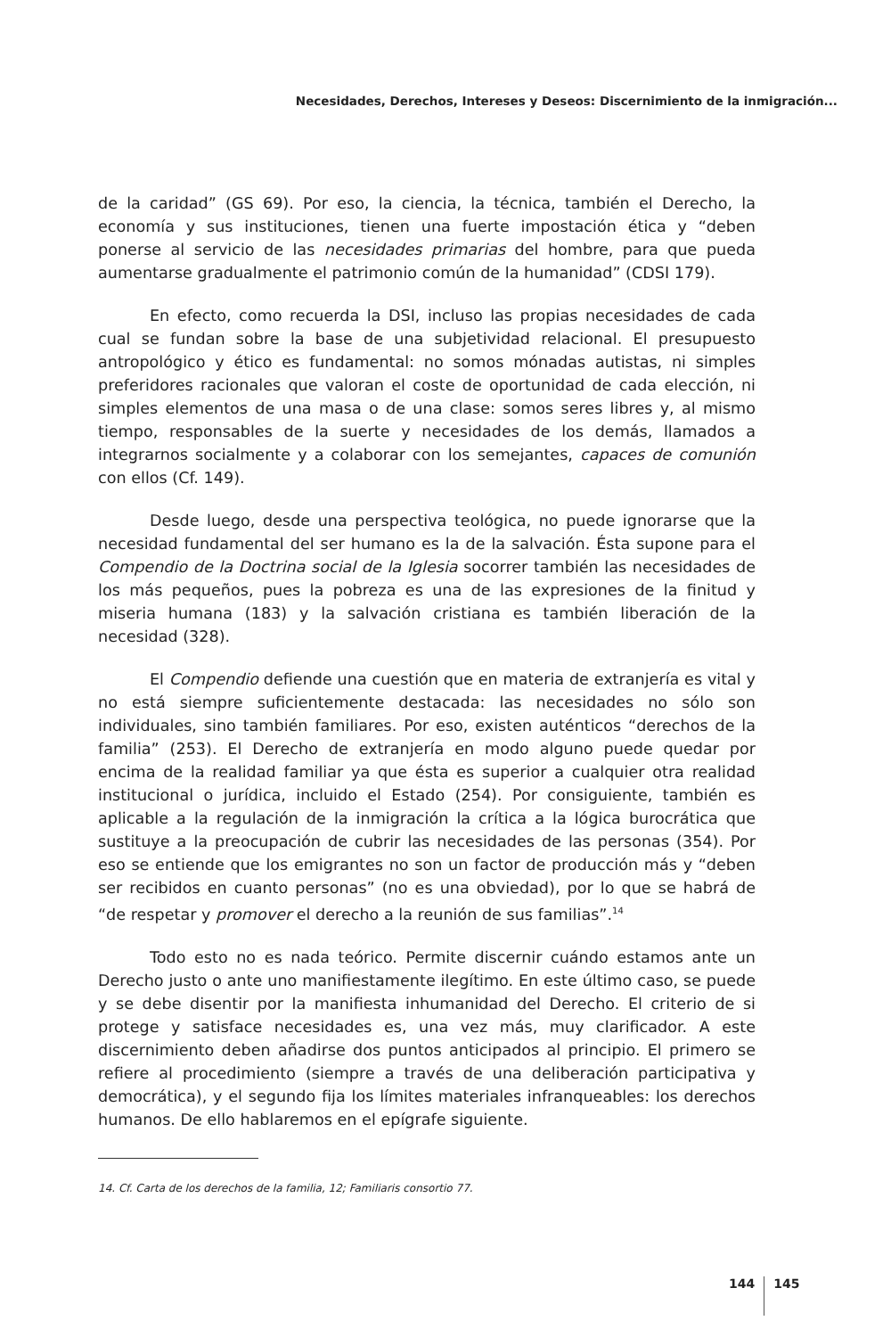Necesidades, Derechos, Intereses y Deseos: Discernimiento de la inmigración...
de la caridad” (GS 69). Por eso, la ciencia, la técnica, también el Derecho, la economía y sus instituciones, tienen una fuerte impostación ética y “deben ponerse al servicio de las necesidades primarias del hombre, para que pueda aumentarse gradualmente el patrimonio común de la humanidad” (CDSI 179).
En efecto, como recuerda la DSI, incluso las propias necesidades de cada cual se fundan sobre la base de una subjetividad relacional. El presupuesto antropológico y ético es fundamental: no somos mónadas autistas, ni simples preferidores racionales que valoran el coste de oportunidad de cada elección, ni simples elementos de una masa o de una clase: somos seres libres y, al mismo tiempo, responsables de la suerte y necesidades de los demás, llamados a integrarnos socialmente y a colaborar con los semejantes, capaces de comunión con ellos (Cf. 149).
Desde luego, desde una perspectiva teológica, no puede ignorarse que la necesidad fundamental del ser humano es la de la salvación. Ésta supone para el Compendio de la Doctrina social de la Iglesia socorrer también las necesidades de los más pequeños, pues la pobreza es una de las expresiones de la finitud y miseria humana (183) y la salvación cristiana es también liberación de la necesidad (328).
El Compendio defiende una cuestión que en materia de extranjería es vital y no está siempre suficientemente destacada: las necesidades no sólo son individuales, sino también familiares. Por eso, existen auténticos “derechos de la familia” (253). El Derecho de extranjería en modo alguno puede quedar por encima de la realidad familiar ya que ésta es superior a cualquier otra realidad institucional o jurídica, incluido el Estado (254). Por consiguiente, también es aplicable a la regulación de la inmigración la crítica a la lógica burocrática que sustituye a la preocupación de cubrir las necesidades de las personas (354). Por eso se entiende que los emigrantes no son un factor de producción más y “deben ser recibidos en cuanto personas” (no es una obviedad), por lo que se habrá de “de respetar y promover el derecho a la reunión de sus familias”.<sup>14</sup>
Todo esto no es nada teórico. Permite discernir cuándo estamos ante un Derecho justo o ante uno manifiestamente ilegítimo. En este último caso, se puede y se debe disentir por la manifiesta inhumanidad del Derecho. El criterio de si protege y satisface necesidades es, una vez más, muy clarificador. A este discernimiento deben añadirse dos puntos anticipados al principio. El primero se refiere al procedimiento (siempre a través de una deliberación participativa y democrática), y el segundo fija los límites materiales infranqueables: los derechos humanos. De ello hablaremos en el epígrafe siguiente.
14. Cf. Carta de los derechos de la familia, 12; Familiaris consortio 77.
144 145